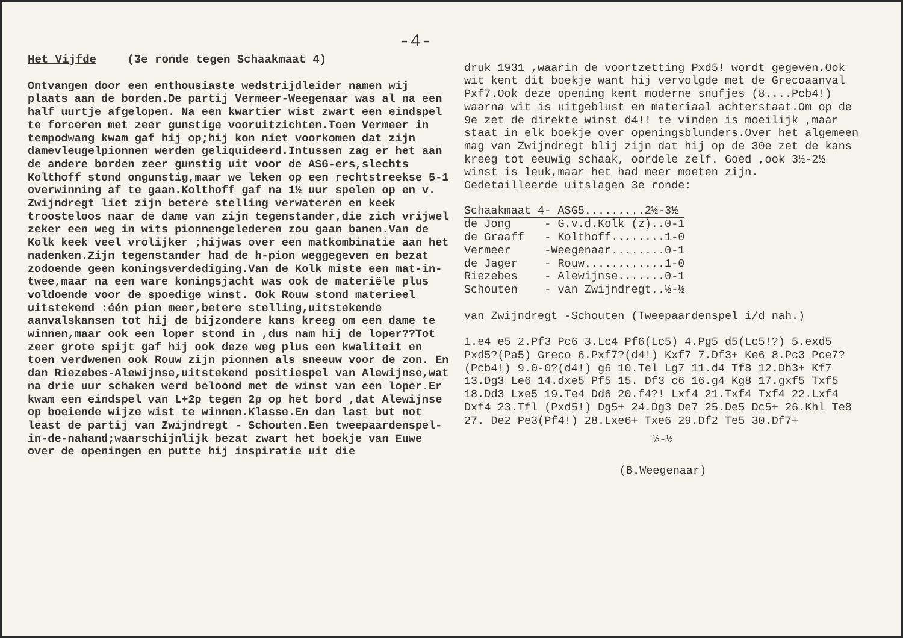-4-
Het Vijfde (3e ronde tegen Schaakmaat 4)
Ontvangen door een enthousiaste wedstrijdleider namen wij plaats aan de borden.De partij Vermeer-Weegenaar was al na een half uurtje afgelopen. Na een kwartier wist zwart een eindspel te forceren met zeer gunstige vooruitzichten.Toen Vermeer in tempodwang kwam gaf hij op;hij kon niet voorkomen dat zijn damevleugelpionnen werden geliquideerd.Intussen zag er het aan de andere borden zeer gunstig uit voor de ASG-ers,slechts Kolthoff stond ongunstig,maar we leken op een rechtstreekse 5-1 overwinning af te gaan.Kolthoff gaf na 1½ uur spelen op en v. Zwijndregt liet zijn betere stelling verwateren en keek troosteloos naar de dame van zijn tegenstander,die zich vrijwel zeker een weg in wits pionnengelederen zou gaan banen.Van de Kolk keek veel vrolijker ;hijwas over een matkombinatie aan het nadenken.Zijn tegenstander had de h-pion weggegeven en bezat zodoende geen koningsverdediging.Van de Kolk miste een mat-in-twee,maar na een ware koningsjacht was ook de materiële plus voldoende voor de spoedige winst. Ook Rouw stond materieel uitstekend :één pion meer,betere stelling,uitstekende aanvalskansen tot hij de bijzondere kans kreeg om een dame te winnen,maar ook een loper stond in ,dus nam hij de loper??Tot zeer grote spijt gaf hij ook deze weg plus een kwaliteit en toen verdwenen ook Rouw zijn pionnen als sneeuw voor de zon. En dan Riezebes-Alewijnse,uitstekend positiespel van Alewijnse,wat na drie uur schaken werd beloond met de winst van een loper.Er kwam een eindspel van L+2p tegen 2p op het bord ,dat Alewijnse op boeiende wijze wist te winnen.Klasse.En dan last but not least de partij van Zwijndregt - Schouten.Een tweepaardenspel-in-de-nahand;waarschijnlijk bezat zwart het boekje van Euwe over de openingen en putte hij inspiratie uit die
druk 1931 ,waarin de voortzetting Pxd5! wordt gegeven.Ook wit kent dit boekje want hij vervolgde met de Grecoaanval Pxf7.Ook deze opening kent moderne snufjes (8....Pcb4!) waarna wit is uitgeblust en materiaal achterstaat.Om op de 9e zet de direkte winst d4!! te vinden is moeilijk ,maar staat in elk boekje over openingsblunders.Over het algemeen mag van Zwijndregt blij zijn dat hij op de 30e zet de kans kreeg tot eeuwig schaak, oordele zelf. Goed ,ook 3½-2½ winst is leuk,maar het had meer moeten zijn.
Gedetailleerde uitslagen 3e ronde:
| Schaakmaat 4 | - ASG5.........2½-3½ |
| --- | --- |
| de Jong | - G.v.d.Kolk (z)..0-1 |
| de Graaff | - Kolthoff........1-0 |
| Vermeer | -Weegenaar........0-1 |
| de Jager | - Rouw............1-0 |
| Riezebes | - Alewijnse.......0-1 |
| Schouten | - van Zwijndregt..½-½ |
van Zwijndregt -Schouten (Tweepaardenspel i/d nah.)
1.e4 e5 2.Pf3 Pc6 3.Lc4 Pf6(Lc5) 4.Pg5 d5(Lc5!?) 5.exd5 Pxd5?(Pa5) Greco 6.Pxf7?(d4!) Kxf7 7.Df3+ Ke6 8.Pc3 Pce7?(Pcb4!) 9.0-0?(d4!) g6 10.Tel Lg7 11.d4 Tf8 12.Dh3+ Kf7 13.Dg3 Le6 14.dxe5 Pf5 15. Df3 c6 16.g4 Kg8 17.gxf5 Txf5 18.Dd3 Lxe5 19.Te4 Dd6 20.f4?! Lxf4 21.Txf4 Txf4 22.Lxf4 Dxf4 23.Tfl (Pxd5!) Dg5+ 24.Dg3 De7 25.De5 Dc5+ 26.Khl Te8 27. De2 Pe3(Pf4!) 28.Lxe6+ Txe6 29.Df2 Te5 30.Df7+
½-½
(B.Weegenaar)